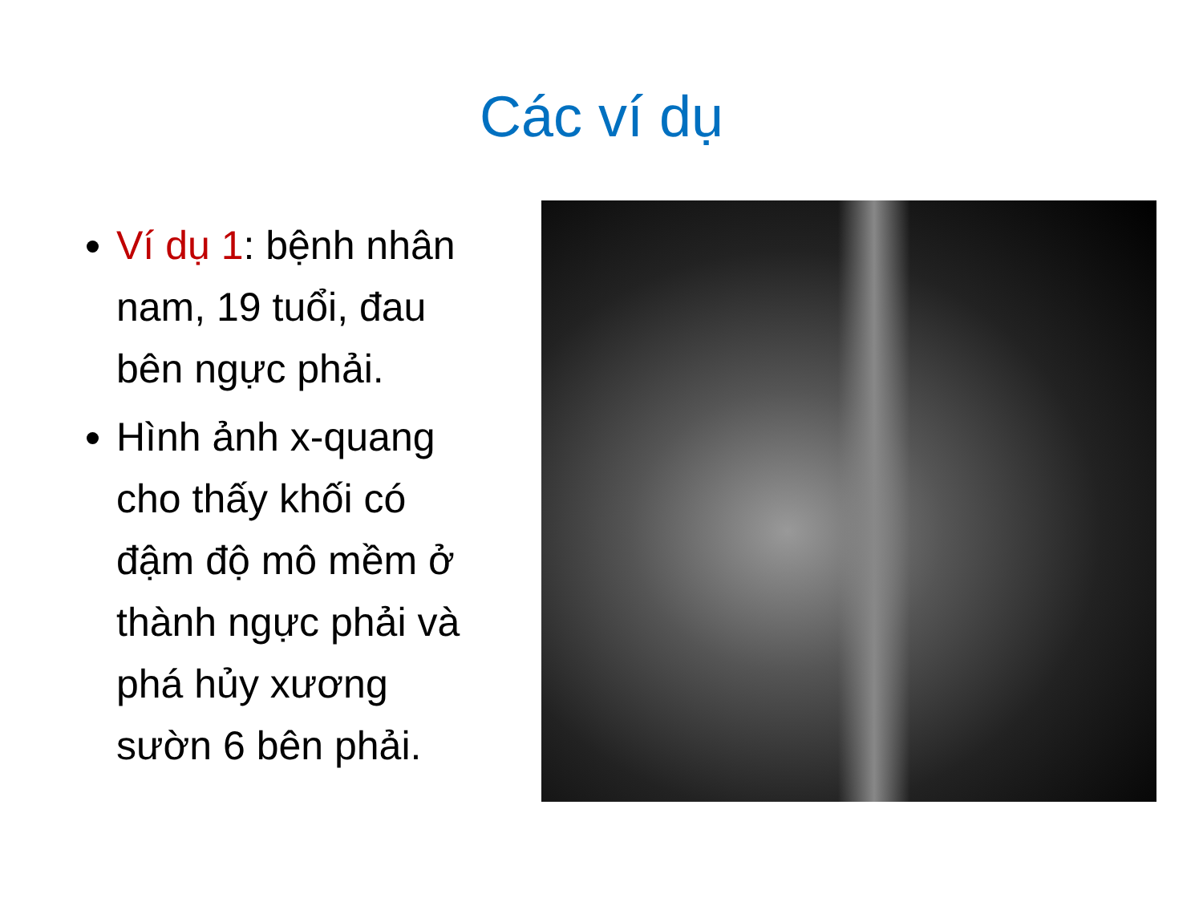Các ví dụ
Ví dụ 1: bệnh nhân nam, 19 tuổi, đau bên ngực phải.
Hình ảnh x-quang cho thấy khối có đậm độ mô mềm ở thành ngực phải và phá hủy xương sườn 6 bên phải.